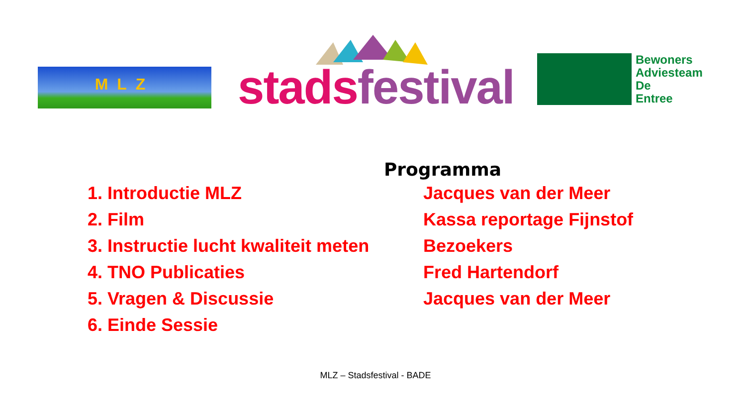MLZ stads festival
Bewoners
Adviesteam
De
Entree
Programma
1. Introductie MLZ
Jacques van der Meer
2. Film
Kassa reportage Fijnstof
3. Instructie lucht kwaliteit meten
Bezoekers
4. TNO Publicaties
Fred Hartendorf
5. Vragen & Discussie
Jacques van der Meer
6. Einde Sessie
MLZ – Stadsfestival - BADE